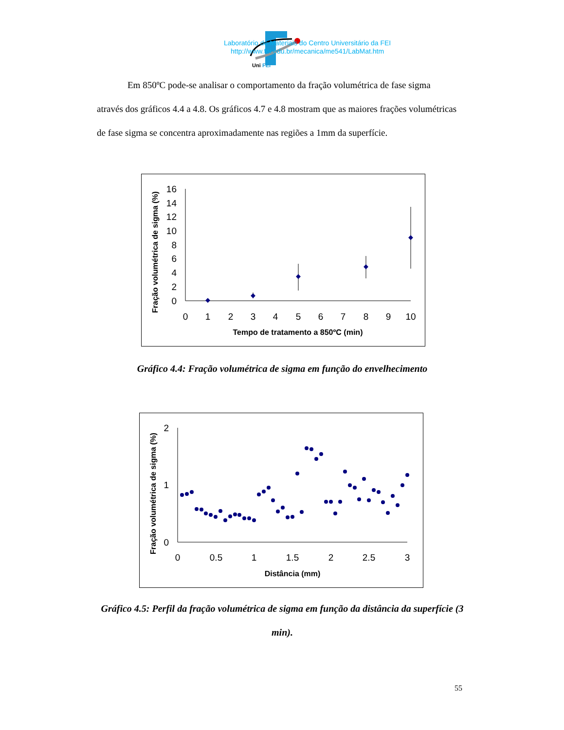Uni
FEI
Laboratório de Materiais do Centro Universitário da FEI
http://www.fei.edu.br/mecanica/me541/LabMat.htm
Em 850ºC pode-se analisar o comportamento da fração volumétrica de fase sigma através dos gráficos 4.4 a 4.8. Os gráficos 4.7 e 4.8 mostram que as maiores frações volumétricas de fase sigma se concentra aproximadamente nas regiões a 1mm da superfície.
Fração volumétrica de sigma (%)
16
14
12
10
8
6
4
2
0
0
1
2
3
4
5
6
7
8
9
10
Tempo de tratamento a 850ºC (min)
Gráfico 4.4: Fração volumétrica de sigma em função do envelhecimento
Fração volumétrica de sigma (%)
2
1
0
0
0.5
1
1.5
2
2.5
3
Distância (mm)
Gráfico 4.5: Perfil da fração volumétrica de sigma em função da distância da superfície (3 min).
55